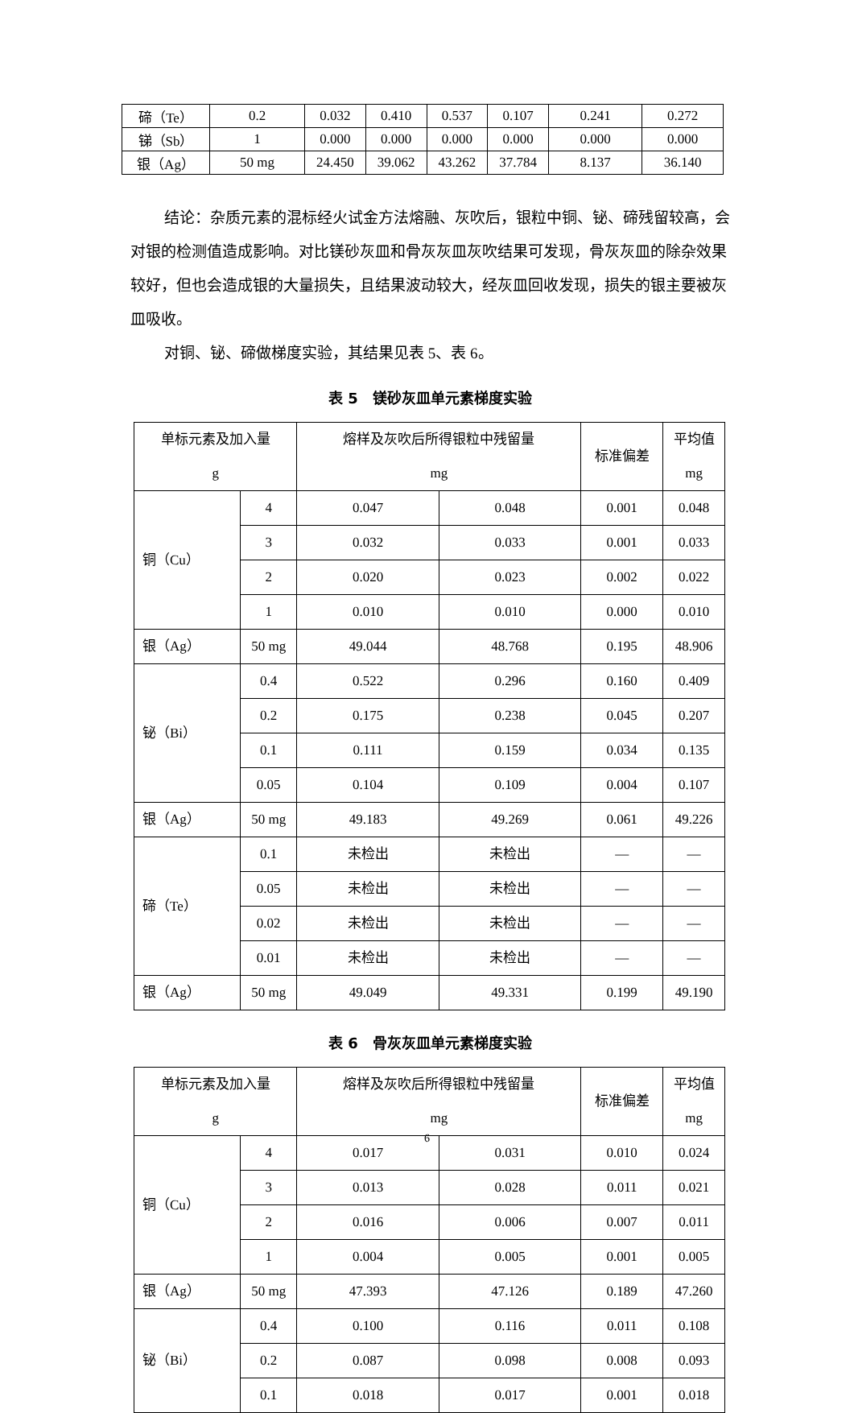| 碲（Te） | 0.2 | 0.032 | 0.410 | 0.537 | 0.107 | 0.241 | 0.272 |
| 锑（Sb） | 1 | 0.000 | 0.000 | 0.000 | 0.000 | 0.000 | 0.000 |
| 银（Ag） | 50 mg | 24.450 | 39.062 | 43.262 | 37.784 | 8.137 | 36.140 |
结论：杂质元素的混标经火试金方法熔融、灰吹后，银粒中铜、铋、碲残留较高，会对银的检测值造成影响。对比镁砂灰皿和骨灰灰皿灰吹结果可发现，骨灰灰皿的除杂效果较好，但也会造成银的大量损失，且结果波动较大，经灰皿回收发现，损失的银主要被灰皿吸收。
对铜、铋、碲做梯度实验，其结果见表 5、表 6。
表 5　镁砂灰皿单元素梯度实验
| 单标元素及加入量 g | | 熔样及灰吹后所得银粒中残留量 mg | | 标准偏差 | 平均值 mg |
| --- | --- | --- | --- | --- | --- |
| 铜（Cu） | 4 | 0.047 | 0.048 | 0.001 | 0.048 |
| | 3 | 0.032 | 0.033 | 0.001 | 0.033 |
| | 2 | 0.020 | 0.023 | 0.002 | 0.022 |
| | 1 | 0.010 | 0.010 | 0.000 | 0.010 |
| 银（Ag） | 50 mg | 49.044 | 48.768 | 0.195 | 48.906 |
| 铋（Bi） | 0.4 | 0.522 | 0.296 | 0.160 | 0.409 |
| | 0.2 | 0.175 | 0.238 | 0.045 | 0.207 |
| | 0.1 | 0.111 | 0.159 | 0.034 | 0.135 |
| | 0.05 | 0.104 | 0.109 | 0.004 | 0.107 |
| 银（Ag） | 50 mg | 49.183 | 49.269 | 0.061 | 49.226 |
| 碲（Te） | 0.1 | 未检出 | 未检出 | — | — |
| | 0.05 | 未检出 | 未检出 | — | — |
| | 0.02 | 未检出 | 未检出 | — | — |
| | 0.01 | 未检出 | 未检出 | — | — |
| 银（Ag） | 50 mg | 49.049 | 49.331 | 0.199 | 49.190 |
表 6　骨灰灰皿单元素梯度实验
| 单标元素及加入量 g | | 熔样及灰吹后所得银粒中残留量 mg | | 标准偏差 | 平均值 mg |
| --- | --- | --- | --- | --- | --- |
| 铜（Cu） | 4 | 0.017 | 0.031 | 0.010 | 0.024 |
| | 3 | 0.013 | 0.028 | 0.011 | 0.021 |
| | 2 | 0.016 | 0.006 | 0.007 | 0.011 |
| | 1 | 0.004 | 0.005 | 0.001 | 0.005 |
| 银（Ag） | 50 mg | 47.393 | 47.126 | 0.189 | 47.260 |
| 铋（Bi） | 0.4 | 0.100 | 0.116 | 0.011 | 0.108 |
| | 0.2 | 0.087 | 0.098 | 0.008 | 0.093 |
| | 0.1 | 0.018 | 0.017 | 0.001 | 0.018 |
6